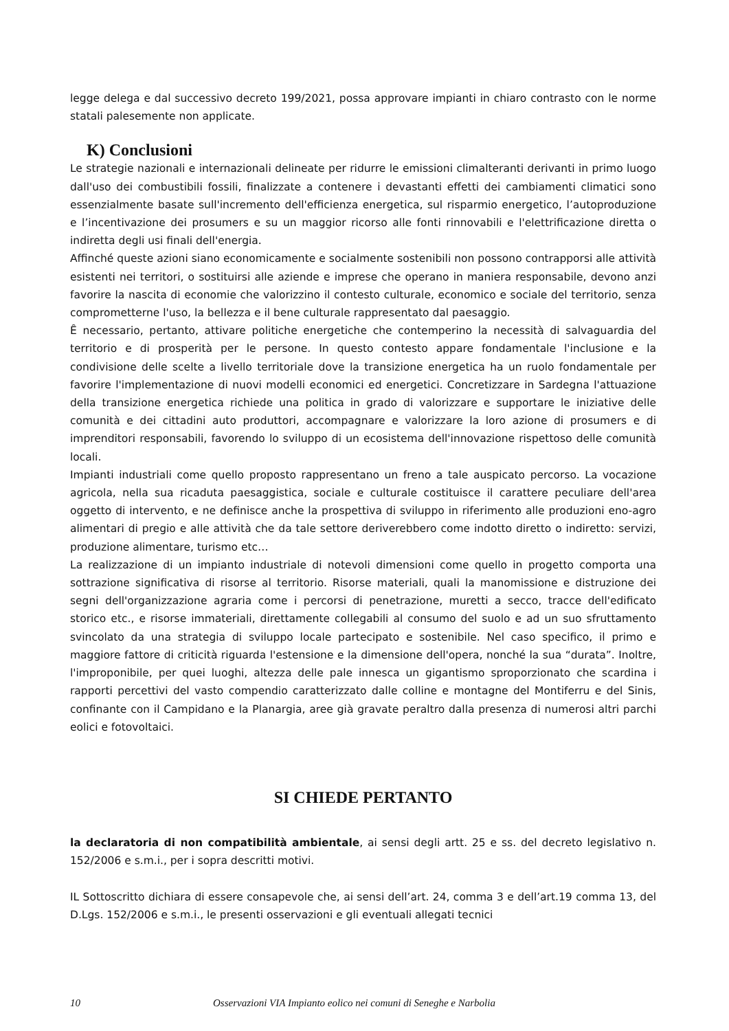legge delega e dal successivo decreto 199/2021, possa approvare impianti in chiaro contrasto con le norme statali palesemente non applicate.
K) Conclusioni
Le strategie nazionali e internazionali delineate per ridurre le emissioni climalteranti derivanti in primo luogo dall'uso dei combustibili fossili, finalizzate a contenere i devastanti effetti dei cambiamenti climatici sono essenzialmente basate sull'incremento dell'efficienza energetica, sul risparmio energetico, l’autoproduzione e l’incentivazione dei prosumers e su un maggior ricorso alle fonti rinnovabili e l'elettrificazione diretta o indiretta degli usi finali dell'energia.
Affinché queste azioni siano economicamente e socialmente sostenibili non possono contrapporsi alle attività esistenti nei territori, o sostituirsi alle aziende e imprese che operano in maniera responsabile, devono anzi favorire la nascita di economie che valorizzino il contesto culturale, economico e sociale del territorio, senza comprometterne l'uso, la bellezza e il bene culturale rappresentato dal paesaggio.
Ȇ necessario, pertanto, attivare politiche energetiche che contemperino la necessità di salvaguardia del territorio e di prosperità per le persone. In questo contesto appare fondamentale l'inclusione e la condivisione delle scelte a livello territoriale dove la transizione energetica ha un ruolo fondamentale per favorire l'implementazione di nuovi modelli economici ed energetici. Concretizzare in Sardegna l'attuazione della transizione energetica richiede una politica in grado di valorizzare e supportare le iniziative delle comunità e dei cittadini auto produttori, accompagnare e valorizzare la loro azione di prosumers e di imprenditori responsabili, favorendo lo sviluppo di un ecosistema dell'innovazione rispettoso delle comunità locali.
Impianti industriali come quello proposto rappresentano un freno a tale auspicato percorso. La vocazione agricola, nella sua ricaduta paesaggistica, sociale e culturale costituisce il carattere peculiare dell'area oggetto di intervento, e ne definisce anche la prospettiva di sviluppo in riferimento alle produzioni eno-agro alimentari di pregio e alle attività che da tale settore deriverebbero come indotto diretto o indiretto: servizi, produzione alimentare, turismo etc…
La realizzazione di un impianto industriale di notevoli dimensioni come quello in progetto comporta una sottrazione significativa di risorse al territorio. Risorse materiali, quali la manomissione e distruzione dei segni dell'organizzazione agraria come i percorsi di penetrazione, muretti a secco, tracce dell'edificato storico etc., e risorse immateriali, direttamente collegabili al consumo del suolo e ad un suo sfruttamento svincolato da una strategia di sviluppo locale partecipato e sostenibile. Nel caso specifico, il primo e maggiore fattore di criticità riguarda l'estensione e la dimensione dell'opera, nonché la sua “durata”. Inoltre, l'improponibile, per quei luoghi, altezza delle pale innesca un gigantismo sproporzionato che scardina i rapporti percettivi del vasto compendio caratterizzato dalle colline e montagne del Montiferru e del Sinis, confinante con il Campidano e la Planargia, aree già gravate peraltro dalla presenza di numerosi altri parchi eolici e fotovoltaici.
SI CHIEDE PERTANTO
la declaratoria di non compatibilità ambientale, ai sensi degli artt. 25 e ss. del decreto legislativo n. 152/2006 e s.m.i., per i sopra descritti motivi.
IL Sottoscritto dichiara di essere consapevole che, ai sensi dell’art. 24, comma 3 e dell’art.19 comma 13, del D.Lgs. 152/2006 e s.m.i., le presenti osservazioni e gli eventuali allegati tecnici
10 Osservazioni VIA Impianto eolico nei comuni di Seneghe e Narbolia